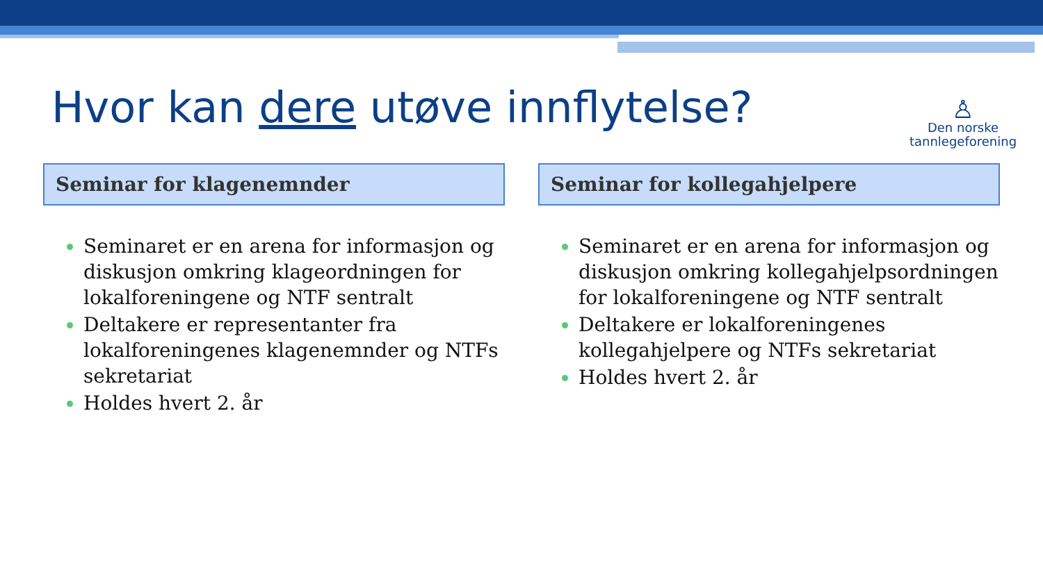Hvor kan dere utøve innflytelse?
♙
Den norske
tannlegeforening
Seminar for klagenemnder
Seminaret er en arena for informasjon og diskusjon omkring klageordningen for lokalforeningene og NTF sentralt
Deltakere er representanter fra lokalforeningenes klagenemnder og NTFs sekretariat
Holdes hvert 2. år
Seminar for kollegahjelpere
Seminaret er en arena for informasjon og diskusjon omkring kollegahjelpsordningen for lokalforeningene og NTF sentralt
Deltakere er lokalforeningenes kollegahjelpere og NTFs sekretariat
Holdes hvert 2. år